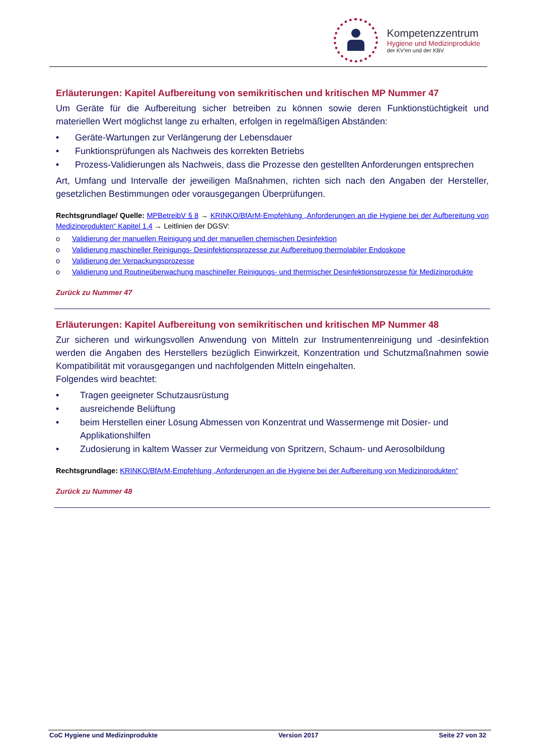Kompetenzzentrum
Hygiene und Medizinprodukte
der KV'en und der KBV
Erläuterungen: Kapitel Aufbereitung von semikritischen und kritischen MP Nummer 47
Um Geräte für die Aufbereitung sicher betreiben zu können sowie deren Funktionstüchtigkeit und materiellen Wert möglichst lange zu erhalten, erfolgen in regelmäßigen Abständen:
• Geräte-Wartungen zur Verlängerung der Lebensdauer
• Funktionsprüfungen als Nachweis des korrekten Betriebs
• Prozess-Validierungen als Nachweis, dass die Prozesse den gestellten Anforderungen entsprechen
Art, Umfang und Intervalle der jeweiligen Maßnahmen, richten sich nach den Angaben der Hersteller, gesetzlichen Bestimmungen oder vorausgegangen Überprüfungen.
Rechtsgrundlage/ Quelle: MPBetreibV § 8 → KRINKO/BfArM-Empfehlung „Anforderungen an die Hygiene bei der Aufbereitung von Medizinprodukten“ Kapitel 1.4 → Leitlinien der DGSV:
o Validierung der manuellen Reinigung und der manuellen chemischen Desinfektion
o Validierung maschineller Reinigungs- Desinfektionsprozesse zur Aufbereitung thermolabiler Endoskope
o Validierung der Verpackungsprozesse
o Validierung und Routineüberwachung maschineller Reinigungs- und thermischer Desinfektionsprozesse für Medizinprodukte
Zurück zu Nummer 47
Erläuterungen: Kapitel Aufbereitung von semikritischen und kritischen MP Nummer 48
Zur sicheren und wirkungsvollen Anwendung von Mitteln zur Instrumentenreinigung und -desinfektion werden die Angaben des Herstellers bezüglich Einwirkzeit, Konzentration und Schutzmaßnahmen sowie Kompatibilität mit vorausgegangen und nachfolgenden Mitteln eingehalten.
Folgendes wird beachtet:
• Tragen geeigneter Schutzausrüstung
• ausreichende Belüftung
• beim Herstellen einer Lösung Abmessen von Konzentrat und Wassermenge mit Dosier- und Applikationshilfen
• Zudosierung in kaltem Wasser zur Vermeidung von Spritzern, Schaum- und Aerosolbildung
Rechtsgrundlage: KRINKO/BfArM-Empfehlung „Anforderungen an die Hygiene bei der Aufbereitung von Medizinprodukten“
Zurück zu Nummer 48
CoC Hygiene und Medizinprodukte Version 2017 Seite 27 von 32